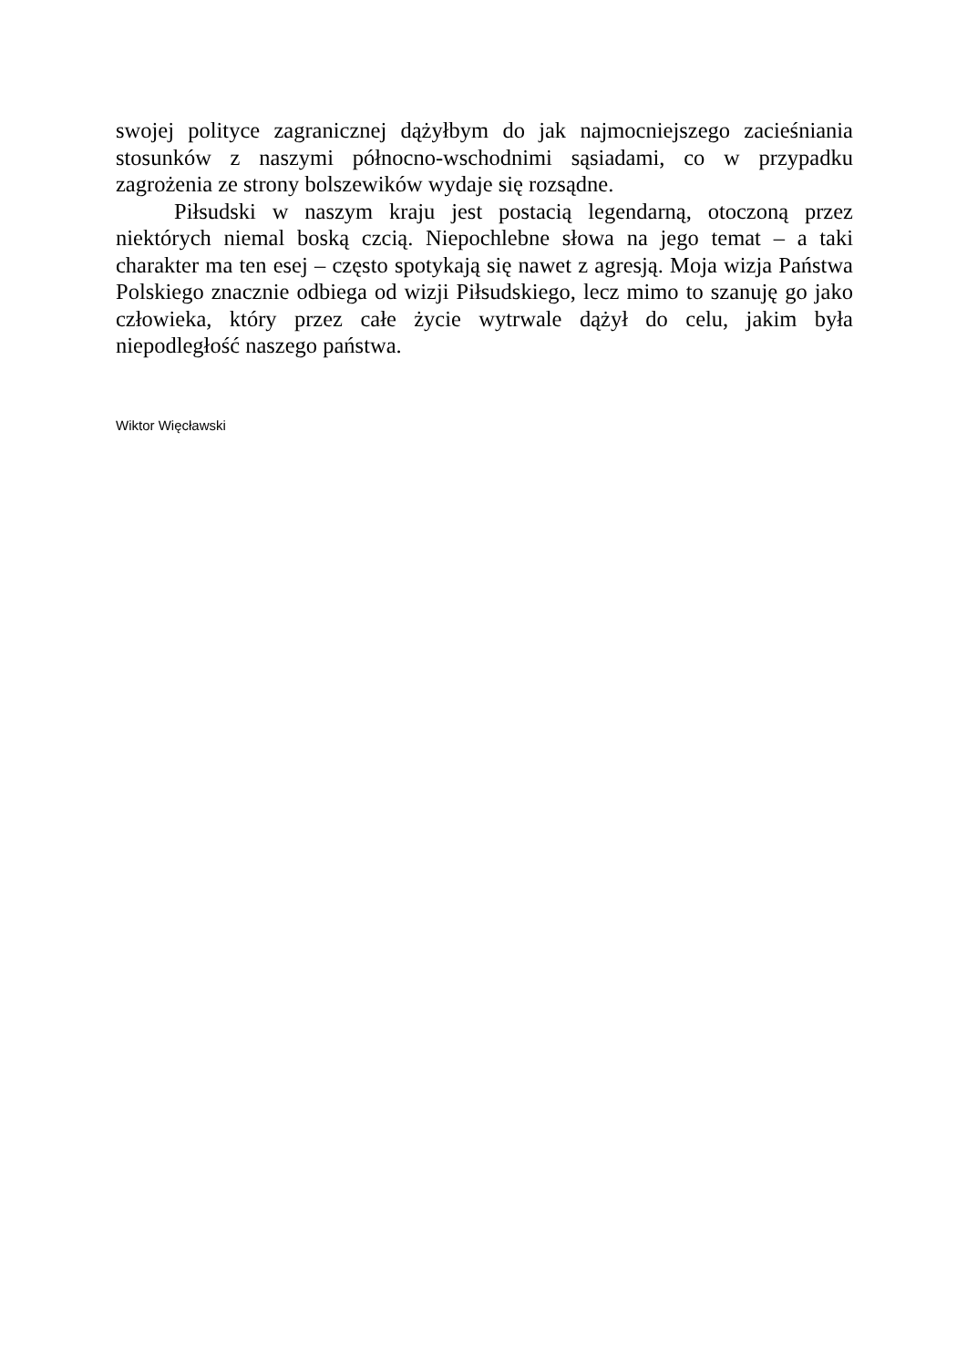swojej polityce zagranicznej dążyłbym do jak najmocniejszego zacieśniania stosunków z naszymi północno-wschodnimi sąsiadami, co w przypadku zagrożenia ze strony bolszewików wydaje się rozsądne.
Piłsudski w naszym kraju jest postacią legendarną, otoczoną przez niektórych niemal boską czcią. Niepochlebne słowa na jego temat – a taki charakter ma ten esej – często spotykają się nawet z agresją. Moja wizja Państwa Polskiego znacznie odbiega od wizji Piłsudskiego, lecz mimo to szanuję go jako człowieka, który przez całe życie wytrwale dążył do celu, jakim była niepodległość naszego państwa.
Wiktor Więcławski